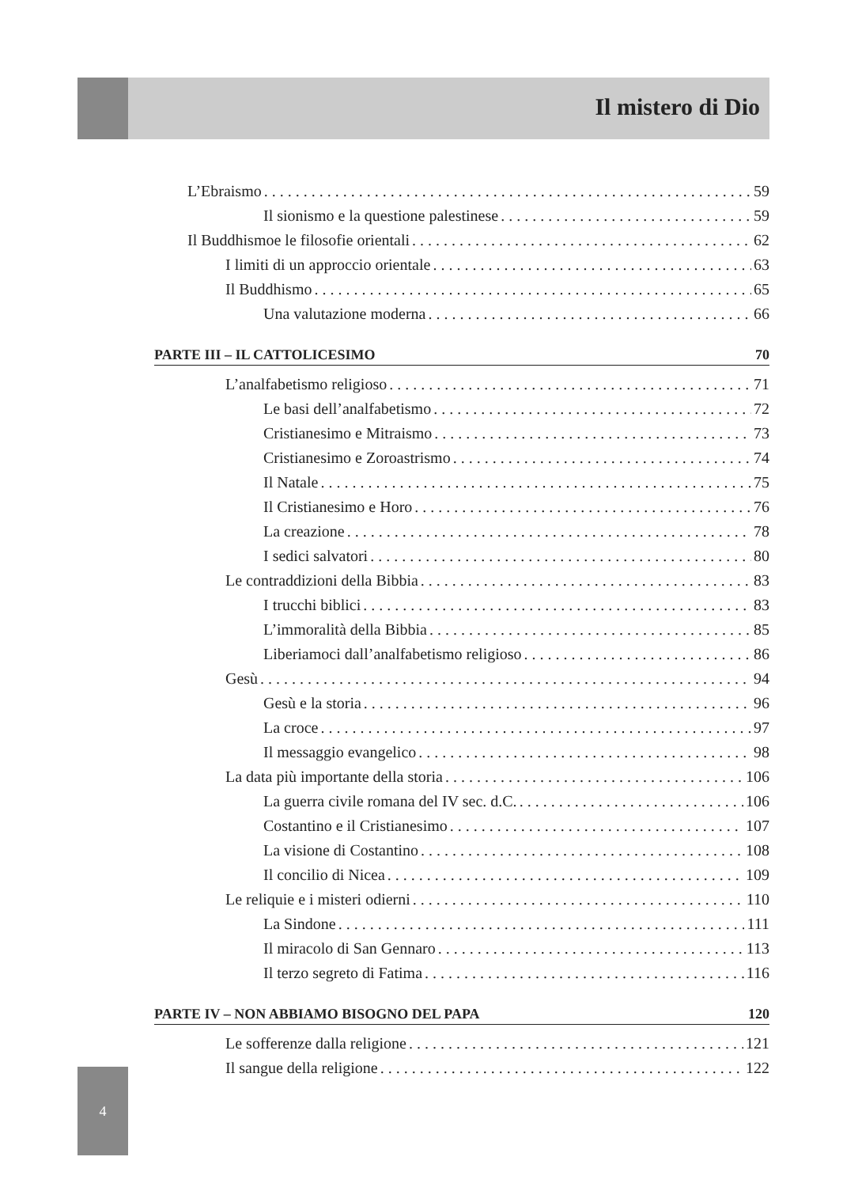Il mistero di Dio
L’Ebraismo 59
Il sionismo e la questione palestinese 59
Il Buddhismoe le filosofie orientali 62
I limiti di un approccio orientale 63
Il Buddhismo 65
Una valutazione moderna 66
PARTE III – IL CATTOLICESIMO 70
L’analfabetismo religioso 71
Le basi dell’analfabetismo 72
Cristianesimo e Mitraismo 73
Cristianesimo e Zoroastrismo 74
Il Natale 75
Il Cristianesimo e Horo 76
La creazione 78
I sedici salvatori 80
Le contraddizioni della Bibbia 83
I trucchi biblici 83
L’immoralità della Bibbia 85
Liberiamoci dall’analfabetismo religioso 86
Gesù 94
Gesù e la storia 96
La croce 97
Il messaggio evangelico 98
La data più importante della storia 106
La guerra civile romana del IV sec. d.C. 106
Costantino e il Cristianesimo 107
La visione di Costantino 108
Il concilio di Nicea 109
Le reliquie e i misteri odierni 110
La Sindone 111
Il miracolo di San Gennaro 113
Il terzo segreto di Fatima 116
PARTE IV – NON ABBIAMO BISOGNO DEL PAPA 120
Le sofferenze dalla religione 121
Il sangue della religione 122
4